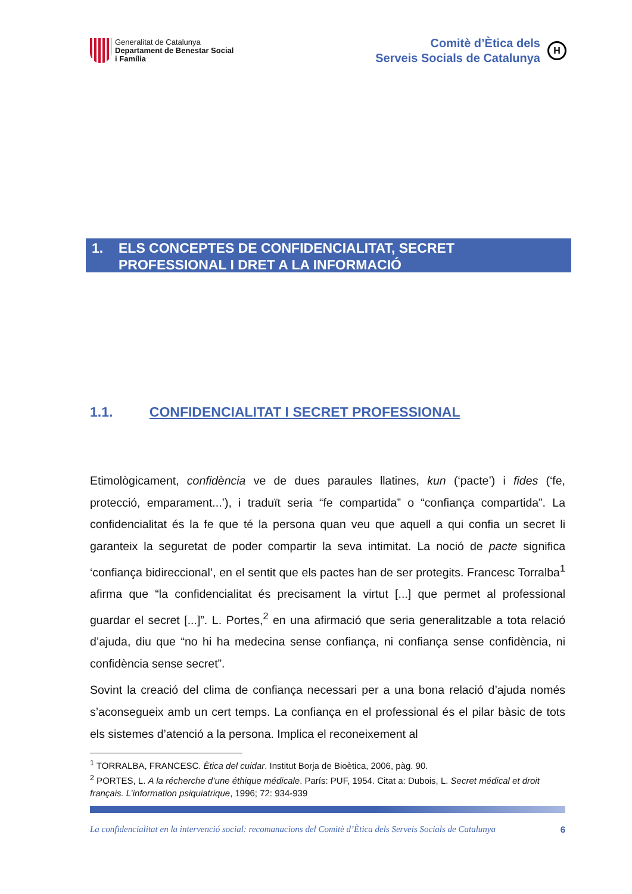Generalitat de Catalunya
Departament de Benestar Social
i Família
Comitè d’Ètica dels
Serveis Socials de Catalunya
H
1. ELS CONCEPTES DE CONFIDENCIALITAT, SECRET
PROFESSIONAL I DRET A LA INFORMACIÓ
1.1. CONFIDENCIALITAT I SECRET PROFESSIONAL
Etimològicament, confidència ve de dues paraules llatines, kun (‘pacte’) i fides (‘fe, protecció, emparament...’), i traduït seria “fe compartida” o “confiança compartida”. La confidencialitat és la fe que té la persona quan veu que aquell a qui confia un secret li garanteix la seguretat de poder compartir la seva intimitat. La noció de pacte significa ‘confiança bidireccional’, en el sentit que els pactes han de ser protegits. Francesc Torralba<sup>1</sup> afirma que “la confidencialitat és precisament la virtut [...] que permet al professional guardar el secret [...]”. L. Portes,<sup>2</sup> en una afirmació que seria generalitzable a tota relació d’ajuda, diu que “no hi ha medecina sense confiança, ni confiança sense confidència, ni confidència sense secret”.
Sovint la creació del clima de confiança necessari per a una bona relació d’ajuda només s’aconsegueix amb un cert temps. La confiança en el professional és el pilar bàsic de tots els sistemes d’atenció a la persona. Implica el reconeixement al
<sup>1</sup> TORRALBA, FRANCESC. Ètica del cuidar. Institut Borja de Bioètica, 2006, pàg. 90.
<sup>2</sup> PORTES, L. A la récherche d’une éthique médicale. París: PUF, 1954. Citat a: Dubois, L. Secret médical et droit français. L’information psiquiatrique, 1996; 72: 934-939
La confidencialitat en la intervenció social: recomanacions del Comitè d’Ètica dels Serveis Socials de Catalunya 6